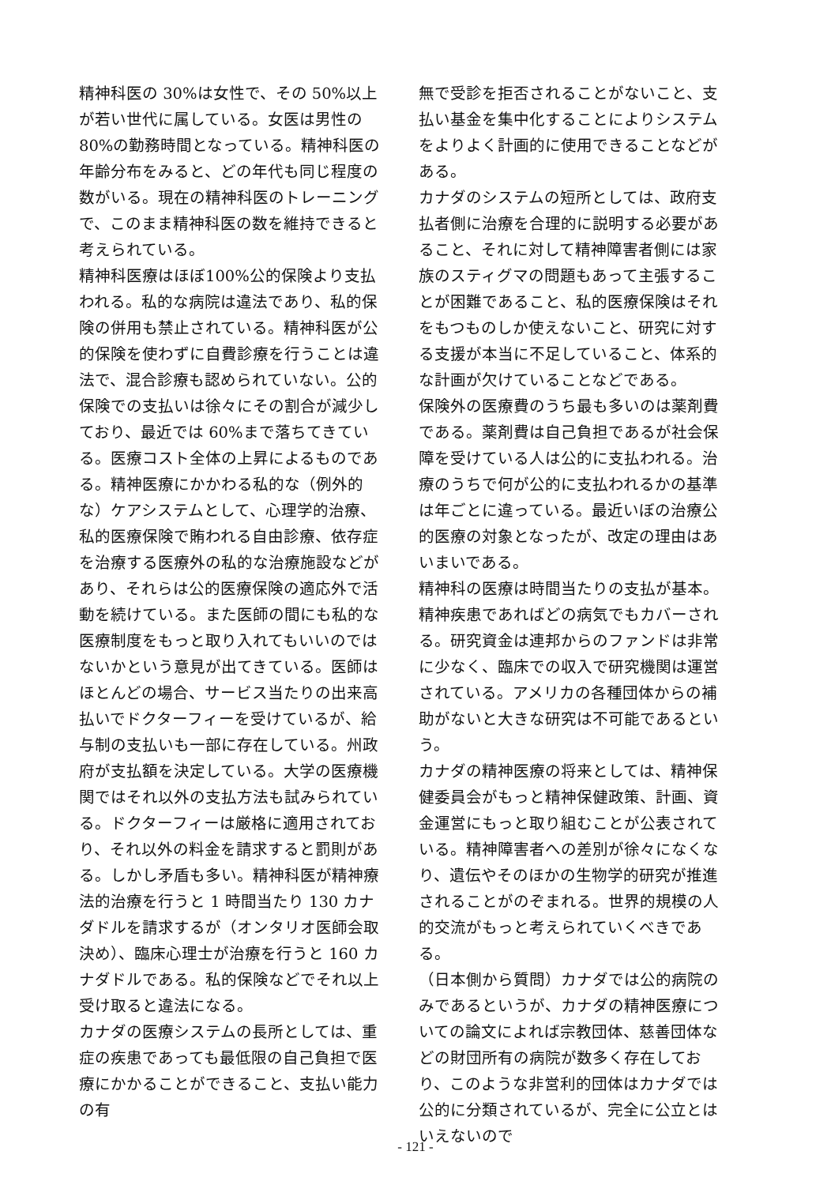精神科医の 30%は女性で、その 50%以上が若い世代に属している。女医は男性の 80%の勤務時間となっている。精神科医の年齢分布をみると、どの年代も同じ程度の数がいる。現在の精神科医のトレーニングで、このまま精神科医の数を維持できると考えられている。
精神科医療はほぼ100%公的保険より支払われる。私的な病院は違法であり、私的保険の併用も禁止されている。精神科医が公的保険を使わずに自費診療を行うことは違法で、混合診療も認められていない。公的保険での支払いは徐々にその割合が減少しており、最近では 60%まで落ちてきている。医療コスト全体の上昇によるものである。精神医療にかかわる私的な（例外的な）ケアシステムとして、心理学的治療、私的医療保険で賄われる自由診療、依存症を治療する医療外の私的な治療施設などがあり、それらは公的医療保険の適応外で活動を続けている。また医師の間にも私的な医療制度をもっと取り入れてもいいのではないかという意見が出てきている。医師はほとんどの場合、サービス当たりの出来高払いでドクターフィーを受けているが、給与制の支払いも一部に存在している。州政府が支払額を決定している。大学の医療機関ではそれ以外の支払方法も試みられている。ドクターフィーは厳格に適用されており、それ以外の料金を請求すると罰則がある。しかし矛盾も多い。精神科医が精神療法的治療を行うと 1 時間当たり 130 カナダドルを請求するが（オンタリオ医師会取決め）、臨床心理士が治療を行うと 160 カナダドルである。私的保険などでそれ以上受け取ると違法になる。
カナダの医療システムの長所としては、重症の疾患であっても最低限の自己負担で医療にかかることができること、支払い能力の有
無で受診を拒否されることがないこと、支払い基金を集中化することによりシステムをよりよく計画的に使用できることなどがある。
カナダのシステムの短所としては、政府支払者側に治療を合理的に説明する必要があること、それに対して精神障害者側には家族のスティグマの問題もあって主張することが困難であること、私的医療保険はそれをもつものしか使えないこと、研究に対する支援が本当に不足していること、体系的な計画が欠けていることなどである。
保険外の医療費のうち最も多いのは薬剤費である。薬剤費は自己負担であるが社会保障を受けている人は公的に支払われる。治療のうちで何が公的に支払われるかの基準は年ごとに違っている。最近いぼの治療公的医療の対象となったが、改定の理由はあいまいである。
精神科の医療は時間当たりの支払が基本。精神疾患であればどの病気でもカバーされる。研究資金は連邦からのファンドは非常に少なく、臨床での収入で研究機関は運営されている。アメリカの各種団体からの補助がないと大きな研究は不可能であるという。
カナダの精神医療の将来としては、精神保健委員会がもっと精神保健政策、計画、資金運営にもっと取り組むことが公表されている。精神障害者への差別が徐々になくなり、遺伝やそのほかの生物学的研究が推進されることがのぞまれる。世界的規模の人的交流がもっと考えられていくべきである。
（日本側から質問）カナダでは公的病院のみであるというが、カナダの精神医療についての論文によれば宗教団体、慈善団体などの財団所有の病院が数多く存在しており、このような非営利的団体はカナダでは公的に分類されているが、完全に公立とはいえないので
- 121 -